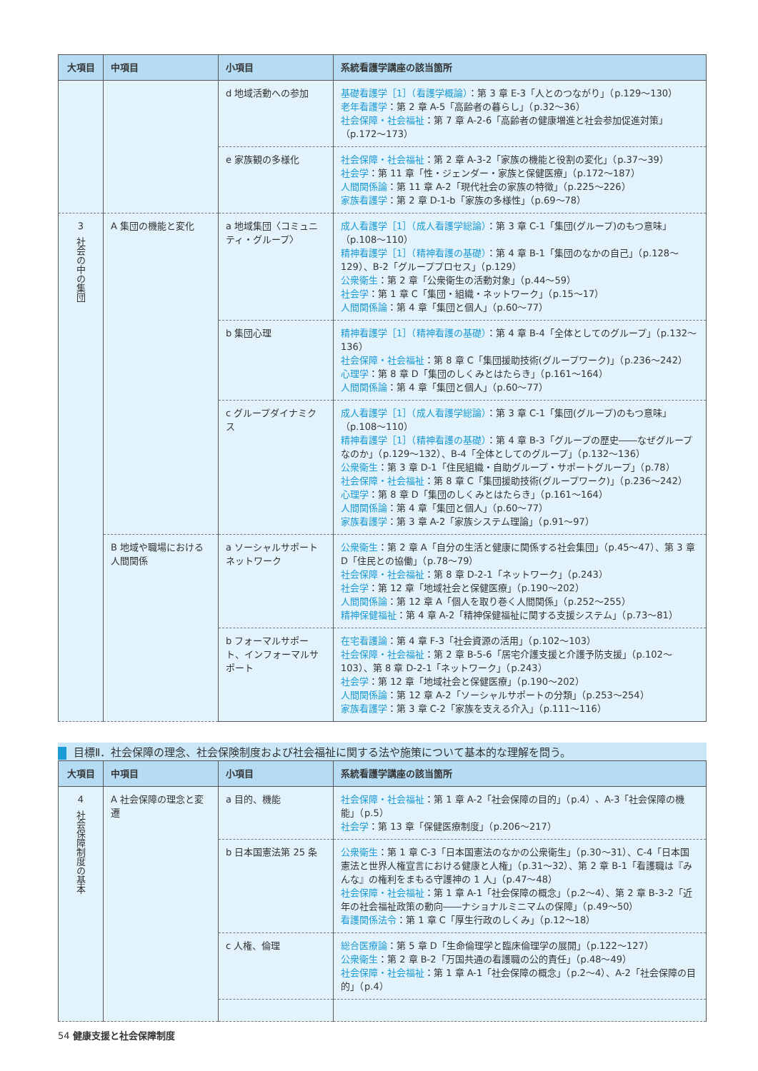| 大項目 | 中項目 | 小項目 | 系統看護学講座の該当箇所 |
| --- | --- | --- | --- |
| | | d 地域活動への参加 | 基礎看護学［1］（看護学概論） ：第 3 章 E-3「人とのつながり」（p.129〜130） 老年看護学 ：第 2 章 A-5「高齢者の暮らし」（p.32〜36） 社会保障・社会福祉 ：第 7 章 A-2-6「高齢者の健康増進と社会参加促進対策」（p.172〜173） |
| | | e 家族観の多様化 | 社会保障・社会福祉 ：第 2 章 A-3-2「家族の機能と役割の変化」（p.37〜39） 社会学 ：第 11 章「性・ジェンダー・家族と保健医療」（p.172〜187） 人間関係論 ：第 11 章 A-2「現代社会の家族の特徴」（p.225〜226） 家族看護学 ：第 2 章 D-1-b「家族の多様性」（p.69〜78） |
| 3 社会の中の集団 | A 集団の機能と変化 | a 地域集団〈コミュニティ・グループ〉 | 成人看護学［1］（成人看護学総論） ：第 3 章 C-1「集団(グループ)のもつ意味」（p.108〜110） 精神看護学［1］（精神看護の基礎） ：第 4 章 B-1「集団のなかの自己」（p.128〜129）、B-2「グループプロセス」（p.129） 公衆衛生 ：第 2 章「公衆衛生の活動対象」（p.44〜59） 社会学 ：第 1 章 C「集団・組織・ネットワーク」（p.15〜17） 人間関係論 ：第 4 章「集団と個人」（p.60〜77） |
| | | b 集団心理 | 精神看護学［1］（精神看護の基礎） ：第 4 章 B-4「全体としてのグループ」（p.132〜136） 社会保障・社会福祉 ：第 8 章 C「集団援助技術(グループワーク)」（p.236〜242） 心理学 ：第 8 章 D「集団のしくみとはたらき」（p.161〜164） 人間関係論 ：第 4 章「集団と個人」（p.60〜77） |
| | | c グループダイナミクス | 成人看護学［1］（成人看護学総論） ：第 3 章 C-1「集団(グループ)のもつ意味」（p.108〜110） 精神看護学［1］（精神看護の基礎） ：第 4 章 B-3「グループの歴史――なぜグループなのか」（p.129〜132）、B-4「全体としてのグループ」（p.132〜136） 公衆衛生 ：第 3 章 D-1「住民組織・自助グループ・サポートグループ」（p.78） 社会保障・社会福祉 ：第 8 章 C「集団援助技術(グループワーク)」（p.236〜242） 心理学 ：第 8 章 D「集団のしくみとはたらき」（p.161〜164） 人間関係論 ：第 4 章「集団と個人」（p.60〜77） 家族看護学 ：第 3 章 A-2「家族システム理論」（p.91〜97） |
| | B 地域や職場における人間関係 | a ソーシャルサポートネットワーク | 公衆衛生 ：第 2 章 A「自分の生活と健康に関係する社会集団」（p.45〜47）、第 3 章 D「住民との協働」（p.78〜79） 社会保障・社会福祉 ：第 8 章 D-2-1「ネットワーク」（p.243） 社会学 ：第 12 章「地域社会と保健医療」（p.190〜202） 人間関係論 ：第 12 章 A「個人を取り巻く人間関係」（p.252〜255） 精神保健福祉 ：第 4 章 A-2「精神保健福祉に関する支援システム」（p.73〜81） |
| | | b フォーマルサポート、インフォーマルサポート | 在宅看護論 ：第 4 章 F-3「社会資源の活用」（p.102〜103） 社会保障・社会福祉 ：第 2 章 B-5-6「居宅介護支援と介護予防支援」（p.102〜103）、第 8 章 D-2-1「ネットワーク」（p.243） 社会学 ：第 12 章「地域社会と保健医療」（p.190〜202） 人間関係論 ：第 12 章 A-2「ソーシャルサポートの分類」（p.253〜254） 家族看護学 ：第 3 章 C-2「家族を支える介入」（p.111〜116） |
目標Ⅱ．社会保障の理念、社会保険制度および社会福祉に関する法や施策について基本的な理解を問う。
| 大項目 | 中項目 | 小項目 | 系統看護学講座の該当箇所 |
| --- | --- | --- | --- |
| 4 社会保障制度の基本 | A 社会保障の理念と変遷 | a 目的、機能 | 社会保障・社会福祉 ：第 1 章 A-2「社会保障の目的」（p.4）、A-3「社会保障の機能」（p.5） 社会学 ：第 13 章「保健医療制度」（p.206〜217） |
| | | b 日本国憲法第 25 条 | 公衆衛生 ：第 1 章 C-3「日本国憲法のなかの公衆衛生」（p.30〜31）、C-4「日本国憲法と世界人権宣言における健康と人権」（p.31〜32）、第 2 章 B-1「看護職は『みんな』の権利をまもる守護神の 1 人」（p.47〜48） 社会保障・社会福祉 ：第 1 章 A-1「社会保障の概念」（p.2〜4）、第 2 章 B-3-2「近年の社会福祉政策の動向――ナショナルミニマムの保障」（p.49〜50） 看護関係法令 ：第 1 章 C「厚生行政のしくみ」（p.12〜18） |
| | | c 人権、倫理 | 総合医療論 ：第 5 章 D「生命倫理学と臨床倫理学の展開」（p.122〜127） 公衆衛生 ：第 2 章 B-2「万国共通の看護職の公的責任」（p.48〜49） 社会保障・社会福祉 ：第 1 章 A-1「社会保障の概念」（p.2〜4）、A-2「社会保障の目的」（p.4） |
54 健康支援と社会保障制度